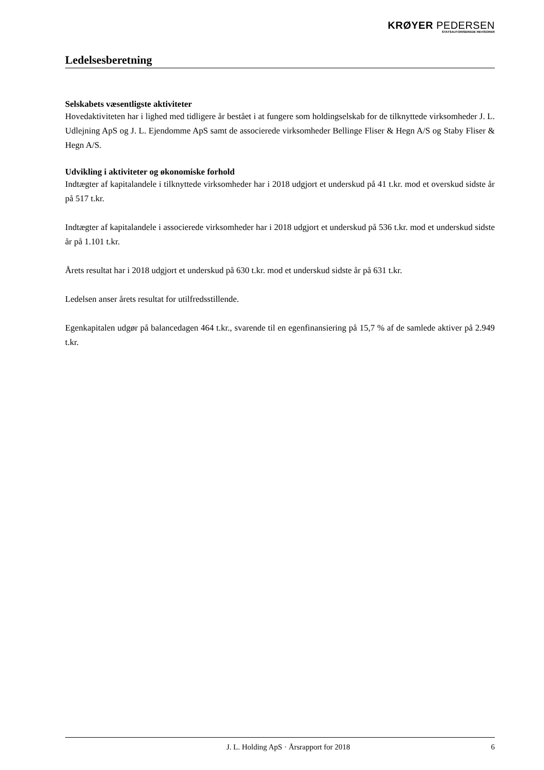KRØYER PEDERSEN
STATSAUTORISEREDE REVISORER
Ledelsesberetning
Selskabets væsentligste aktiviteter
Hovedaktiviteten har i lighed med tidligere år bestået i at fungere som holdingselskab for de tilknyttede virksomheder J. L. Udlejning ApS og J. L. Ejendomme ApS samt de associerede virksomheder Bellinge Fliser & Hegn A/S og Staby Fliser & Hegn A/S.
Udvikling i aktiviteter og økonomiske forhold
Indtægter af kapitalandele i tilknyttede virksomheder har i 2018 udgjort et underskud på 41 t.kr. mod et overskud sidste år på 517 t.kr.
Indtægter af kapitalandele i associerede virksomheder har i 2018 udgjort et underskud på 536 t.kr. mod et underskud sidste år på 1.101 t.kr.
Årets resultat har i 2018 udgjort et underskud på 630 t.kr. mod et underskud sidste år på 631 t.kr.
Ledelsen anser årets resultat for utilfredsstillende.
Egenkapitalen udgør på balancedagen 464 t.kr., svarende til en egenfinansiering på 15,7 % af de samlede aktiver på 2.949 t.kr.
J. L. Holding ApS · Årsrapport for 2018 6